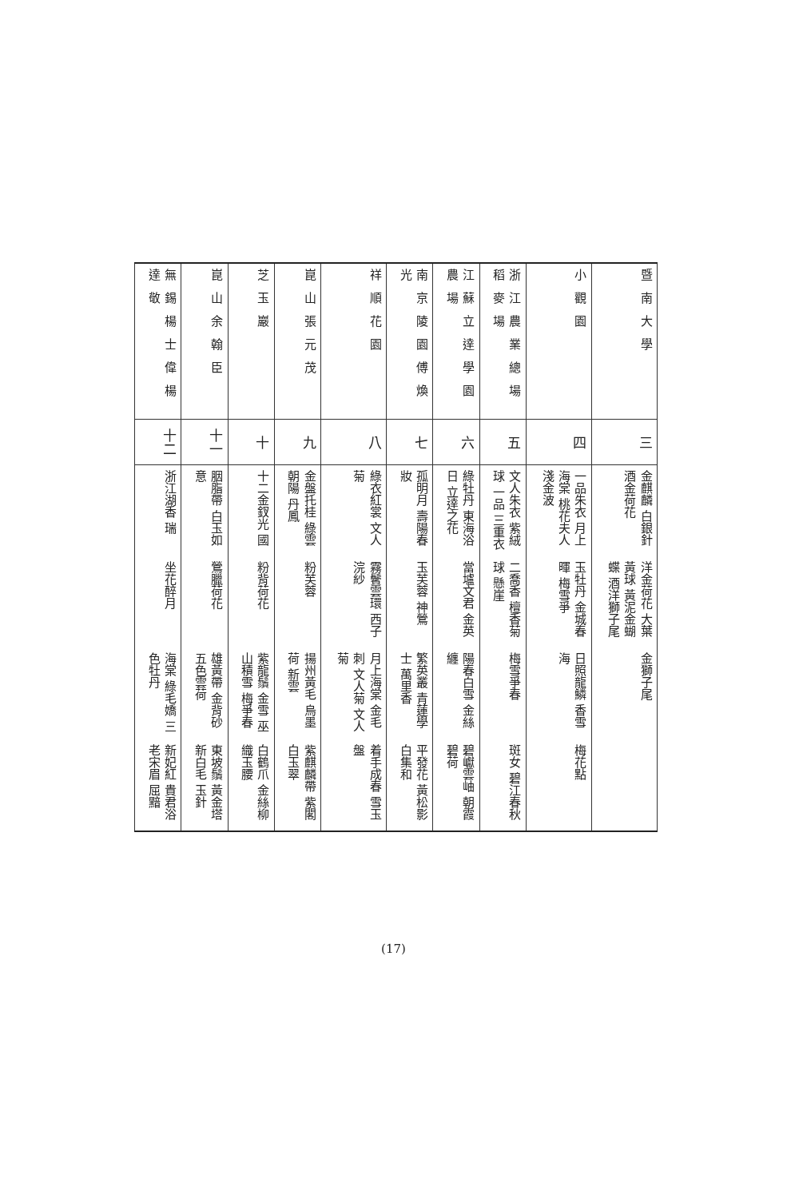| 暨南大學 | 三 | 金麒麟 白銀針 酒金荷花 | 洋金荷花 大葉黃球 黃泥金蝴蝶 酒洋獅子尾 | 金獅子尾 | |
| 小觀園 | 四 | 一品朱衣 月上海棠 桃花夫人 淺金波 | 玉牡丹 金城春暉 梅雪爭 | 日照龍鱗 香雪海 | 梅花點 |
| 浙江農業總場稻麥場 | 五 | 文人朱衣 紫絨球 一品 三重衣 | 二喬香 檀香菊球 懸崖 | 梅雪爭春 | 斑女 碧江春秋 |
| 江蘇立達學園農場 | 六 | 綠牡丹 東海浴日 立達之花 | 當壚文君 金英 | 陽春白雪 金絲纏 | 碧巘雲岫 朝霞 碧荷 |
| 南京陵園傅煥光 | 七 | 孤明月 壽陽春妝 | 玉芙蓉 神鶯 | 繁英叢 青蓮學士 萬里香 | 平發花 黃松影 白集和 |
| 祥順花園 | 八 | 綠衣紅裳 文人菊 | 霧鬢雲環 西子浣紗 | 月上海棠 金毛刺 文人菊 文人菊 | 着手成春 雪玉盤 |
| 崑山張元茂 | 九 | 金盤托桂 綠雲朝陽 丹鳳 | 粉芙蓉 | 揚州黃毛 烏墨荷 新雲 | 紫麒麟帶 紫閣 白玉翠 |
| 芝玉巖 | 十 | 十二金釵光 國 | 粉背荷花 | 紫龍鬚 金雪 巫山積雪 梅爭春 | 白鶴爪 金絲柳 織玉腰 |
| 崑山余翰臣 | 十一 | 胭脂帶 白玉如意 | 鶯臘荷花 | 雄黃帶 金背砂 五色雲荷 | 東坡鬚 黃金塔 新白毛 玉針 |
| 無錫楊士偉楊達敬 | 十二 | 浙江湖香 瑞 | 坐花醉月 | 海棠 綠毛嬌 三色牡丹 | 新妃紅 貴君浴 老宋眉 屈黯 |
(17)